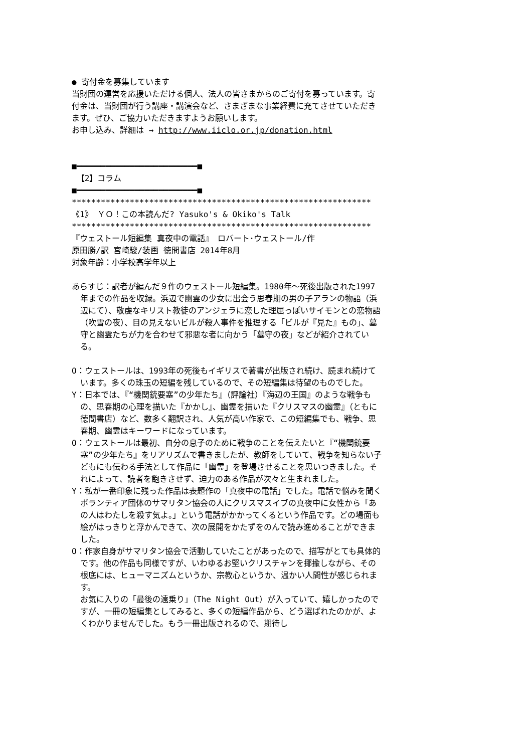● 寄付金を募集しています
当財団の運営を応援いただける個人、法人の皆さまからのご寄付を募っています。寄付金は、当財団が行う講座・講演会など、さまざまな事業経費に充てさせていただきます。ぜひ、ご協力いただきますようお願いします。
お申し込み、詳細は → http://www.iiclo.or.jp/donation.html
■━━━━━━━━━━━━━━━━━━━━━━━━━■
【2】コラム
■━━━━━━━━━━━━━━━━━━━━━━━━━■
**************************************************************
《1》 ＹＯ！この本読んだ? Yasuko's & Okiko's Talk
**************************************************************
『ウェストール短編集 真夜中の電話』 ロバート･ウェストール/作
原田勝/訳 宮崎駿/装画 徳間書店 2014年8月
対象年齢：小学校高学年以上
あらすじ：訳者が編んだ９作のウェストール短編集。1980年～死後出版された1997年までの作品を収録。浜辺で幽霊の少女に出会う思春期の男の子アランの物語（浜辺にて）、敬虔なキリスト教徒のアンジェラに恋した理屈っぽいサイモンとの恋物語（吹雪の夜）、目の見えないビルが殺人事件を推理する「ビルが『見た』もの」、墓守と幽霊たちが力を合わせて邪悪な者に向かう「墓守の夜」などが紹介されている。
O：ウェストールは、1993年の死後もイギリスで著書が出版され続け、読まれ続けています。多くの珠玉の短編を残しているので、その短編集は待望のものでした。
Y：日本では、『“機関銃要塞”の少年たち』（評論社）『海辺の王国』のような戦争もの、思春期の心理を描いた『かかし』、幽霊を描いた『クリスマスの幽霊』（ともに徳間書店）など、数多く翻訳され、人気が高い作家で、この短編集でも、戦争、思春期、幽霊はキーワードになっています。
O：ウェストールは最初、自分の息子のために戦争のことを伝えたいと『“機関銃要塞”の少年たち』をリアリズムで書きましたが、教師をしていて、戦争を知らない子どもにも伝わる手法として作品に「幽霊」を登場させることを思いつきました。それによって、読者を飽きさせず、迫力のある作品が次々と生まれました。
Y：私が一番印象に残った作品は表題作の「真夜中の電話」でした。電話で悩みを聞くボランティア団体のサマリタン協会の人にクリスマスイブの真夜中に女性から「あの人はわたしを殺す気よ。」という電話がかかってくるという作品です。どの場面も絵がはっきりと浮かんできて、次の展開をかたずをのんで読み進めることができました。
O：作家自身がサマリタン協会で活動していたことがあったので、描写がとても具体的です。他の作品も同様ですが、いわゆるお堅いクリスチャンを揶揄しながら、その根底には、ヒューマニズムというか、宗教心というか、温かい人間性が感じられます。
お気に入りの「最後の遠乗り」（The Night Out）が入っていて、嬉しかったのですが、一冊の短編集としてみると、多くの短編作品から、どう選ばれたのかが、よくわかりませんでした。もう一冊出版されるので、期待し